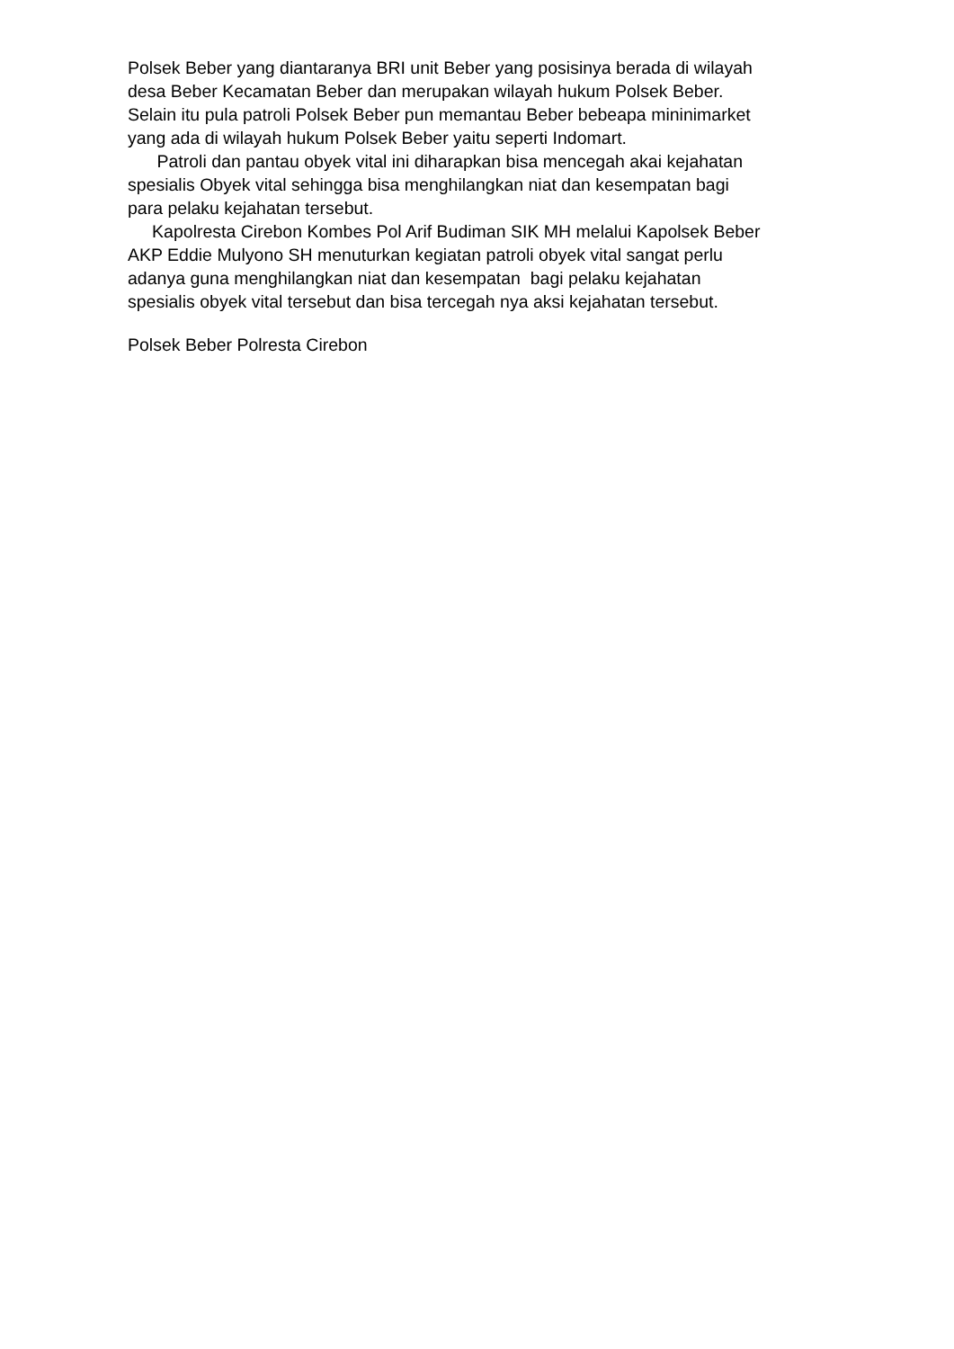Polsek Beber yang diantaranya BRI unit Beber yang posisinya berada di wilayah
desa Beber Kecamatan Beber dan merupakan wilayah hukum Polsek Beber.
Selain itu pula patroli Polsek Beber pun memantau Beber bebeapa mininimarket
yang ada di wilayah hukum Polsek Beber yaitu seperti Indomart.
Patroli dan pantau obyek vital ini diharapkan bisa mencegah akai kejahatan
spesialis Obyek vital sehingga bisa menghilangkan niat dan kesempatan bagi
para pelaku kejahatan tersebut.
Kapolresta Cirebon Kombes Pol Arif Budiman SIK MH melalui Kapolsek Beber
AKP Eddie Mulyono SH menuturkan kegiatan patroli obyek vital sangat perlu
adanya guna menghilangkan niat dan kesempatan bagi pelaku kejahatan
spesialis obyek vital tersebut dan bisa tercegah nya aksi kejahatan tersebut.
Polsek Beber Polresta Cirebon